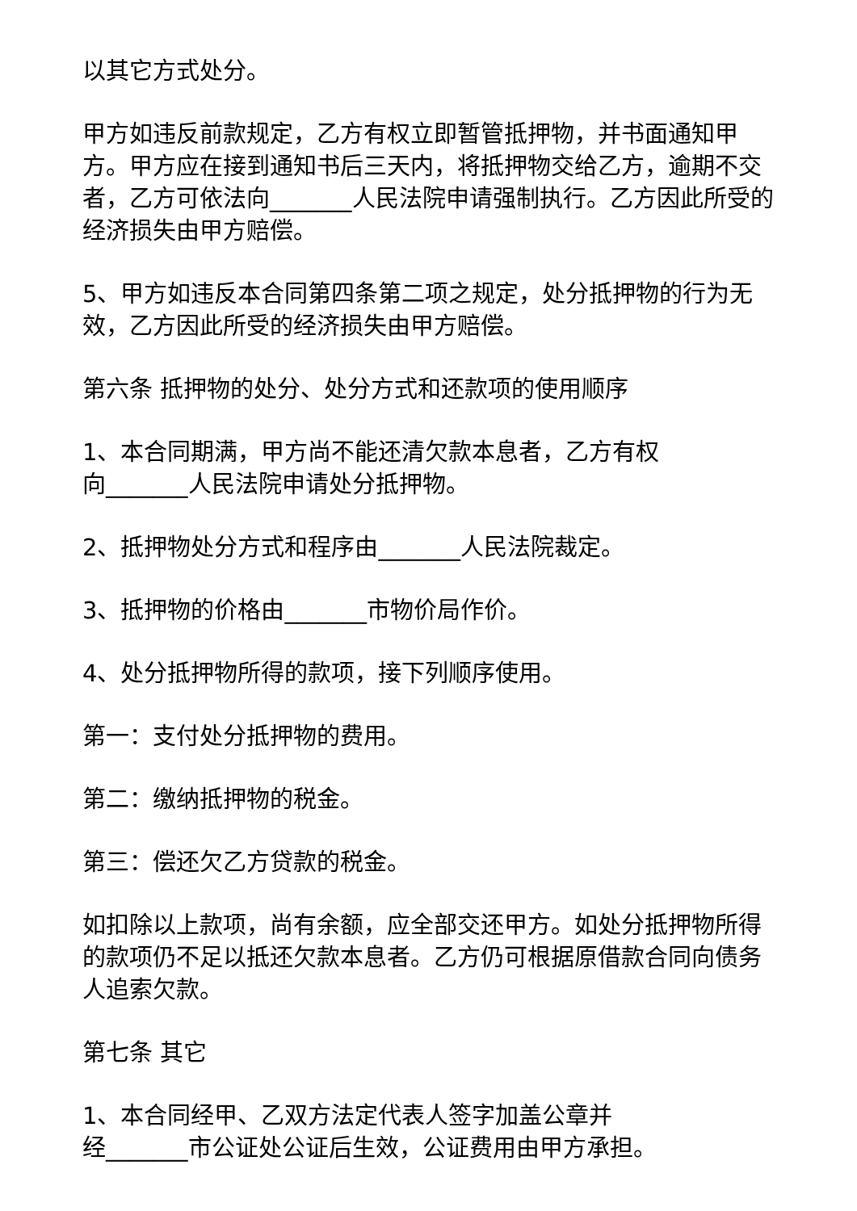以其它方式处分。
甲方如违反前款规定，乙方有权立即暂管抵押物，并书面通知甲方。甲方应在接到通知书后三天内，将抵押物交给乙方，逾期不交者，乙方可依法向_______人民法院申请强制执行。乙方因此所受的经济损失由甲方赔偿。
5、甲方如违反本合同第四条第二项之规定，处分抵押物的行为无效，乙方因此所受的经济损失由甲方赔偿。
第六条 抵押物的处分、处分方式和还款项的使用顺序
1、本合同期满，甲方尚不能还清欠款本息者，乙方有权
向_______人民法院申请处分抵押物。
2、抵押物处分方式和程序由_______人民法院裁定。
3、抵押物的价格由_______市物价局作价。
4、处分抵押物所得的款项，接下列顺序使用。
第一：支付处分抵押物的费用。
第二：缴纳抵押物的税金。
第三：偿还欠乙方贷款的税金。
如扣除以上款项，尚有余额，应全部交还甲方。如处分抵押物所得的款项仍不足以抵还欠款本息者。乙方仍可根据原借款合同向债务人追索欠款。
第七条 其它
1、本合同经甲、乙双方法定代表人签字加盖公章并
经_______市公证处公证后生效，公证费用由甲方承担。